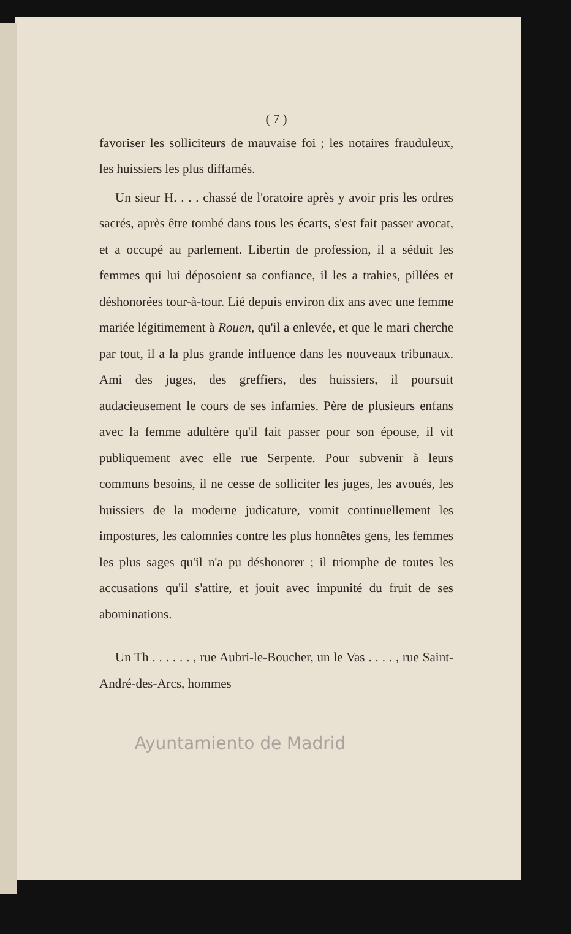( 7 )
favoriser les solliciteurs de mauvaise foi ; les notaires frauduleux, les huissiers les plus diffamés.
Un sieur H. . . . chassé de l'oratoire après y avoir pris les ordres sacrés, après être tombé dans tous les écarts, s'est fait passer avocat, et a occupé au parlement. Libertin de profession, il a séduit les femmes qui lui déposoient sa confiance, il les a trahies, pillées et déshonorées tour-à-tour. Lié depuis environ dix ans avec une femme mariée légitimement à Rouen, qu'il a enlevée, et que le mari cherche par tout, il a la plus grande influence dans les nouveaux tribunaux. Ami des juges, des greffiers, des huissiers, il poursuit audacieusement le cours de ses infamies. Père de plusieurs enfans avec la femme adultère qu'il fait passer pour son épouse, il vit publiquement avec elle rue Serpente. Pour subvenir à leurs communs besoins, il ne cesse de solliciter les juges, les avoués, les huissiers de la moderne judicature, vomit continuellement les impostures, les calomnies contre les plus honnêtes gens, les femmes les plus sages qu'il n'a pu déshonorer ; il triomphe de toutes les accusations qu'il s'attire, et jouit avec impunité du fruit de ses abominations.
Un Th . . . . . . , rue Aubri-le-Boucher, un le Vas . . . . , rue Saint-André-des-Arcs, hommes
Ayuntamiento de Madrid